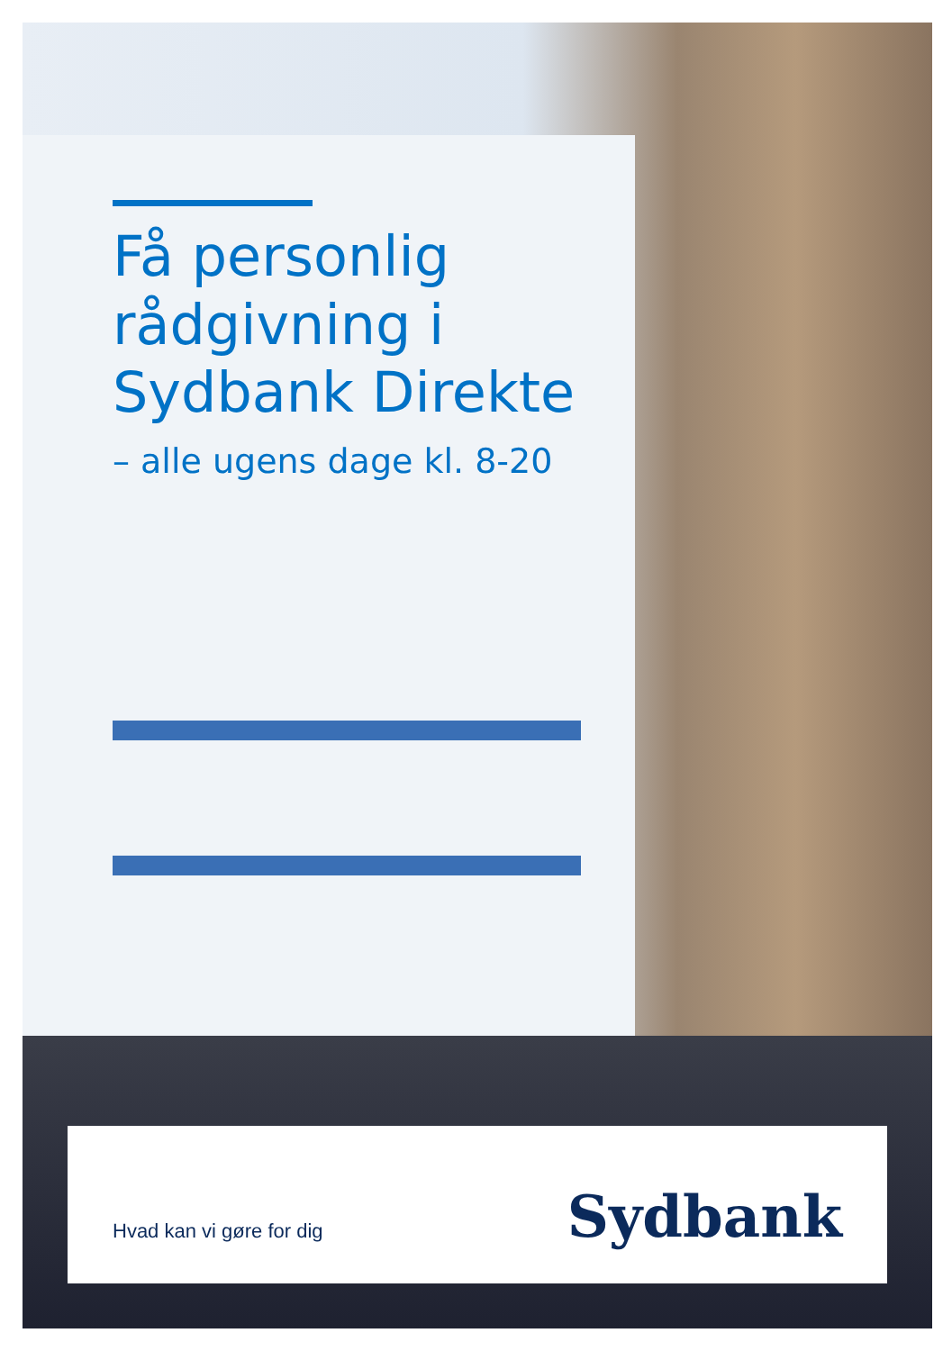Få personlig
rådgivning i
Sydbank Direkte
– alle ugens dage kl. 8-20
Hvad kan vi gøre for dig
Sydbank